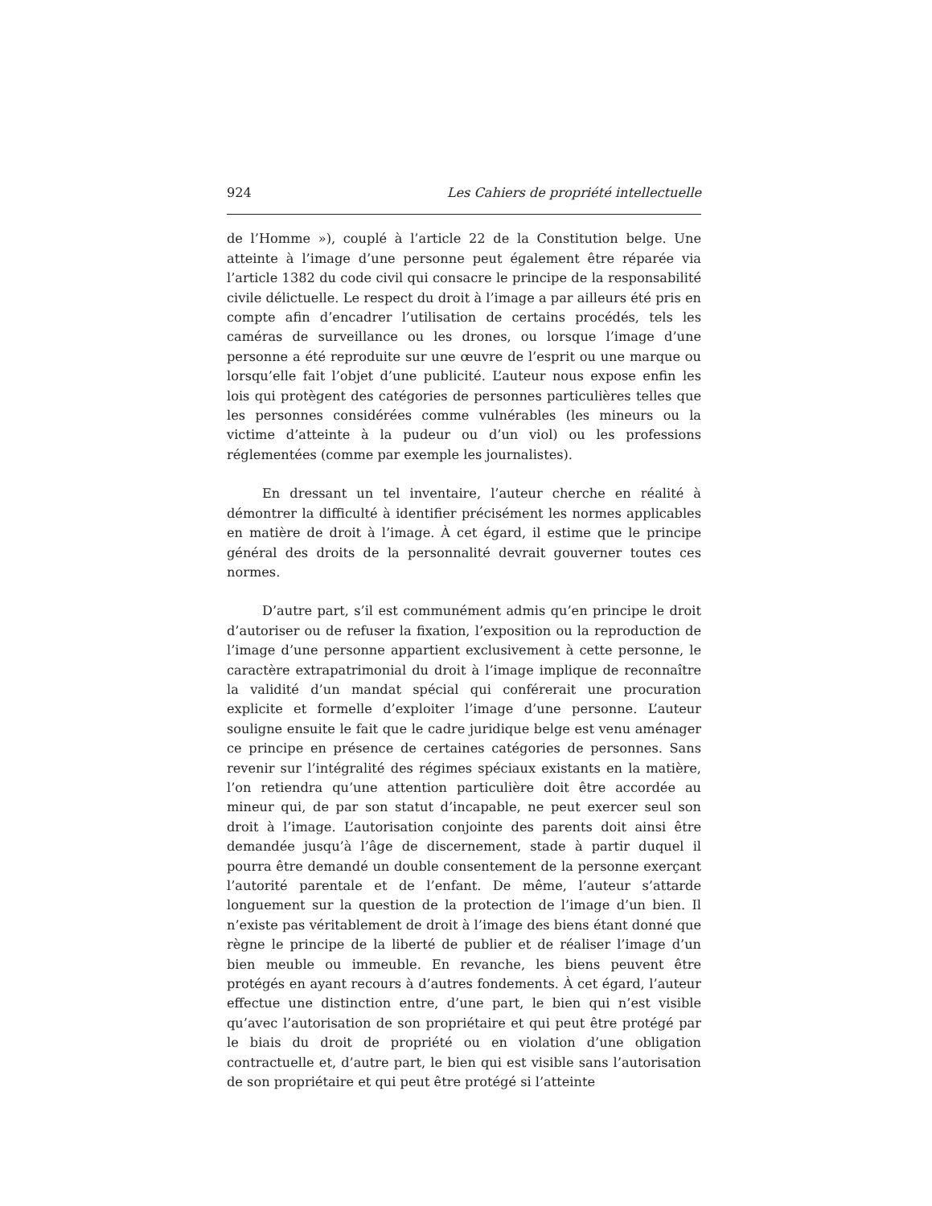924 Les Cahiers de propriété intellectuelle
de l’Homme »), couplé à l’article 22 de la Constitution belge. Une atteinte à l’image d’une personne peut également être réparée via l’article 1382 du code civil qui consacre le principe de la responsabilité civile délictuelle. Le respect du droit à l’image a par ailleurs été pris en compte afin d’encadrer l’utilisation de certains procédés, tels les caméras de surveillance ou les drones, ou lorsque l’image d’une personne a été reproduite sur une œuvre de l’esprit ou une marque ou lorsqu’elle fait l’objet d’une publicité. L’auteur nous expose enfin les lois qui protègent des catégories de personnes particulières telles que les personnes considérées comme vulnérables (les mineurs ou la victime d’atteinte à la pudeur ou d’un viol) ou les professions réglementées (comme par exemple les journalistes).
En dressant un tel inventaire, l’auteur cherche en réalité à démontrer la difficulté à identifier précisément les normes applicables en matière de droit à l’image. À cet égard, il estime que le principe général des droits de la personnalité devrait gouverner toutes ces normes.
D’autre part, s’il est communément admis qu’en principe le droit d’autoriser ou de refuser la fixation, l’exposition ou la reproduction de l’image d’une personne appartient exclusivement à cette personne, le caractère extrapatrimonial du droit à l’image implique de reconnaître la validité d’un mandat spécial qui conférerait une procuration explicite et formelle d’exploiter l’image d’une personne. L’auteur souligne ensuite le fait que le cadre juridique belge est venu aménager ce principe en présence de certaines catégories de personnes. Sans revenir sur l’intégralité des régimes spéciaux existants en la matière, l’on retiendra qu’une attention particulière doit être accordée au mineur qui, de par son statut d’incapable, ne peut exercer seul son droit à l’image. L’autorisation conjointe des parents doit ainsi être demandée jusqu’à l’âge de discernement, stade à partir duquel il pourra être demandé un double consentement de la personne exerçant l’autorité parentale et de l’enfant. De même, l’auteur s’attarde longuement sur la question de la protection de l’image d’un bien. Il n’existe pas véritablement de droit à l’image des biens étant donné que règne le principe de la liberté de publier et de réaliser l’image d’un bien meuble ou immeuble. En revanche, les biens peuvent être protégés en ayant recours à d’autres fondements. À cet égard, l’auteur effectue une distinction entre, d’une part, le bien qui n’est visible qu’avec l’autorisation de son propriétaire et qui peut être protégé par le biais du droit de propriété ou en violation d’une obligation contractuelle et, d’autre part, le bien qui est visible sans l’autorisation de son propriétaire et qui peut être protégé si l’atteinte